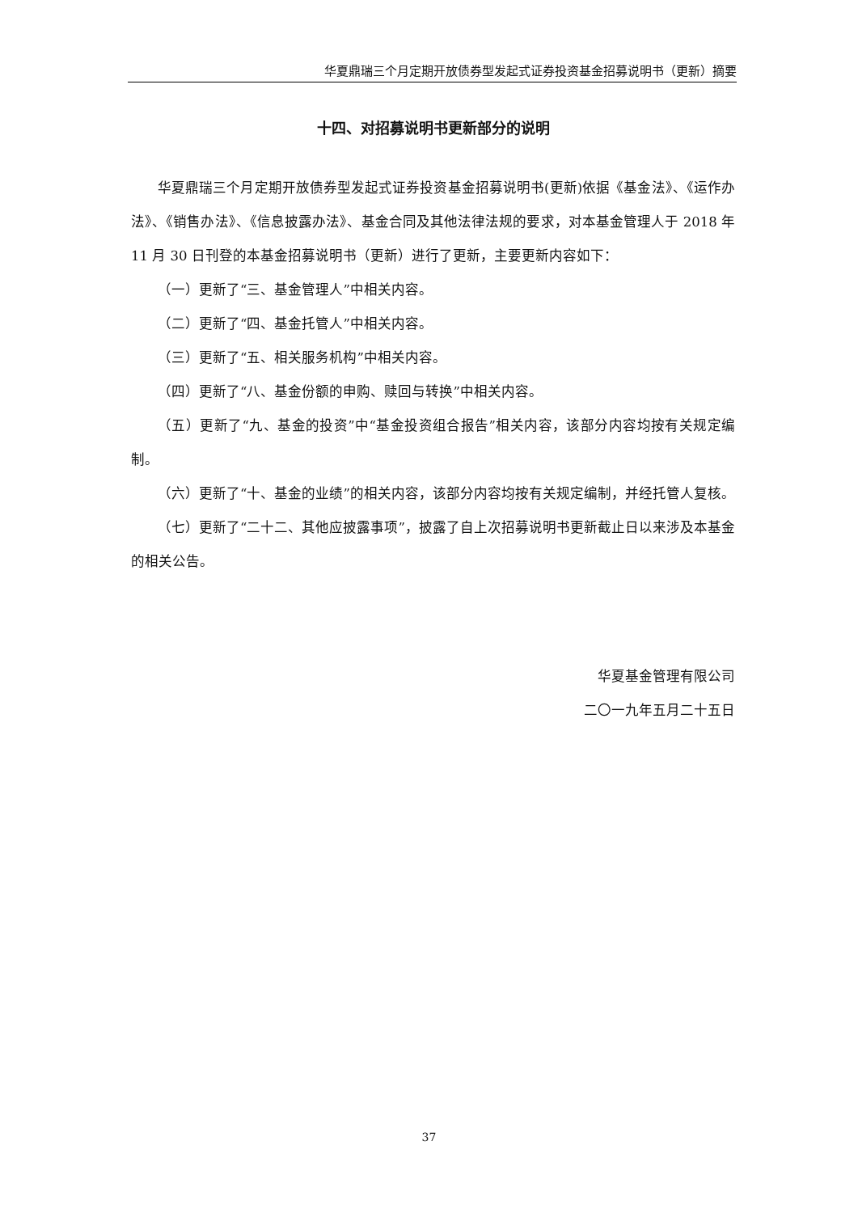华夏鼎瑞三个月定期开放债券型发起式证券投资基金招募说明书（更新）摘要
十四、对招募说明书更新部分的说明
华夏鼎瑞三个月定期开放债券型发起式证券投资基金招募说明书(更新)依据《基金法》、《运作办法》、《销售办法》、《信息披露办法》、基金合同及其他法律法规的要求，对本基金管理人于 2018 年 11 月 30 日刊登的本基金招募说明书（更新）进行了更新，主要更新内容如下：
（一）更新了“三、基金管理人”中相关内容。
（二）更新了“四、基金托管人”中相关内容。
（三）更新了“五、相关服务机构”中相关内容。
（四）更新了“八、基金份额的申购、赎回与转换”中相关内容。
（五）更新了“九、基金的投资”中“基金投资组合报告”相关内容，该部分内容均按有关规定编制。
（六）更新了“十、基金的业绩”的相关内容，该部分内容均按有关规定编制，并经托管人复核。
（七）更新了“二十二、其他应披露事项”，披露了自上次招募说明书更新截止日以来涉及本基金的相关公告。
华夏基金管理有限公司
二〇一九年五月二十五日
37